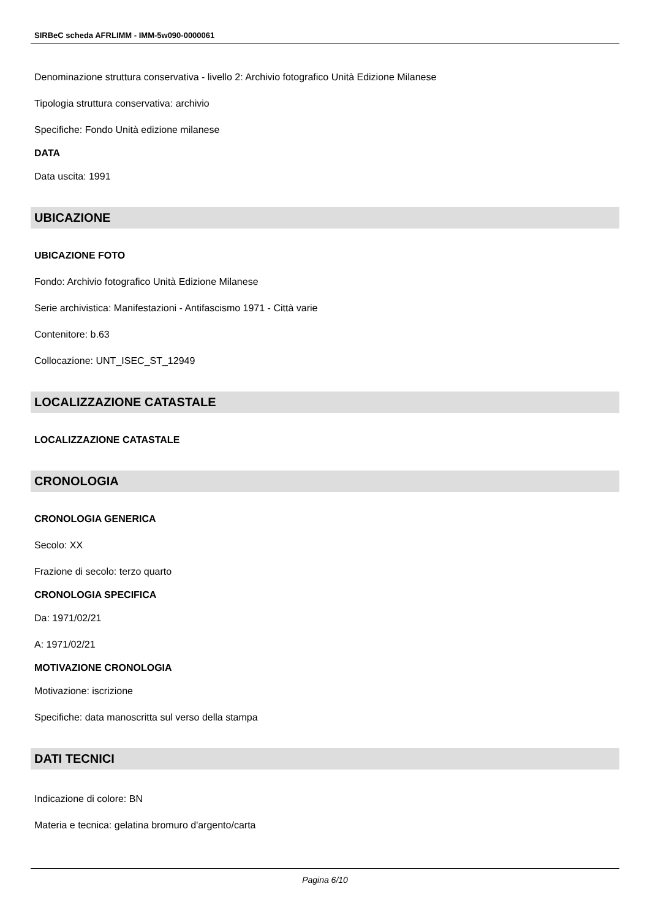SIRBeC scheda AFRLIMM - IMM-5w090-0000061
Denominazione struttura conservativa - livello 2: Archivio fotografico Unità Edizione Milanese
Tipologia struttura conservativa: archivio
Specifiche: Fondo Unità edizione milanese
DATA
Data uscita: 1991
UBICAZIONE
UBICAZIONE FOTO
Fondo: Archivio fotografico Unità Edizione Milanese
Serie archivistica: Manifestazioni - Antifascismo 1971 - Città varie
Contenitore: b.63
Collocazione: UNT_ISEC_ST_12949
LOCALIZZAZIONE CATASTALE
LOCALIZZAZIONE CATASTALE
CRONOLOGIA
CRONOLOGIA GENERICA
Secolo: XX
Frazione di secolo: terzo quarto
CRONOLOGIA SPECIFICA
Da: 1971/02/21
A: 1971/02/21
MOTIVAZIONE CRONOLOGIA
Motivazione: iscrizione
Specifiche: data manoscritta sul verso della stampa
DATI TECNICI
Indicazione di colore: BN
Materia e tecnica: gelatina bromuro d'argento/carta
Pagina 6/10